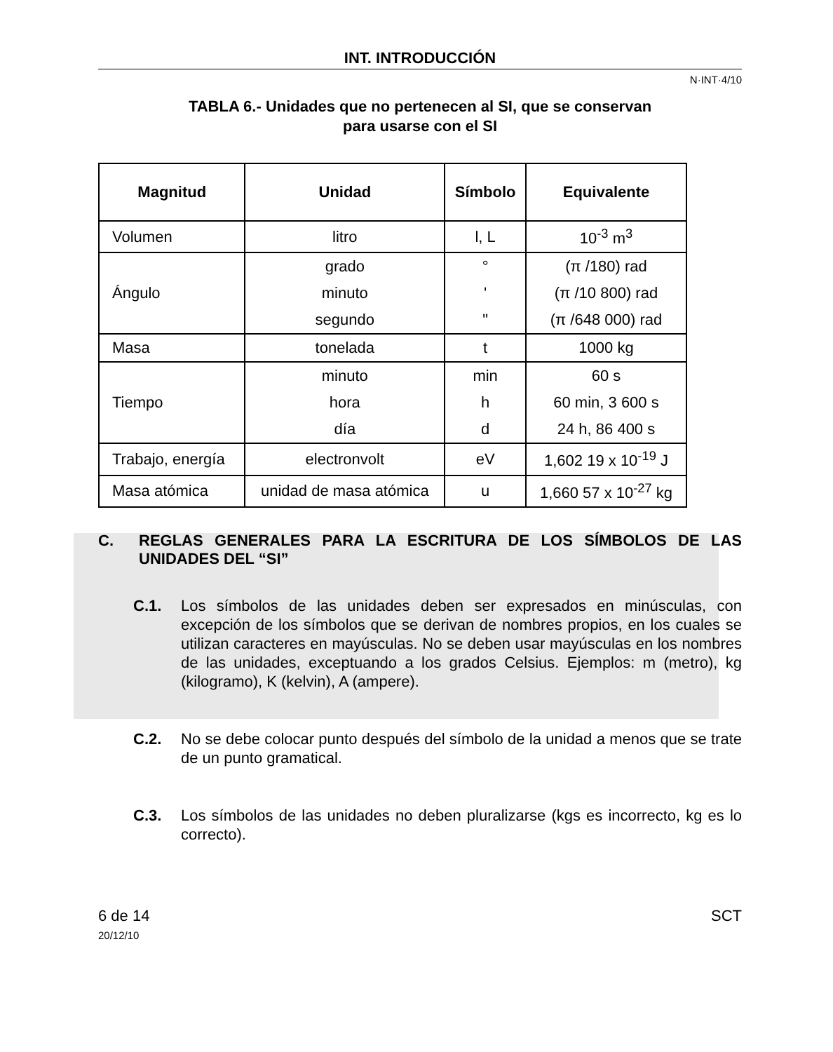INT. INTRODUCCIÓN
N·INT·4/10
TABLA 6.- Unidades que no pertenecen al SI, que se conservan
para usarse con el SI
| Magnitud | Unidad | Símbolo | Equivalente |
| --- | --- | --- | --- |
| Volumen | litro | l, L | 10<sup>-3</sup> m<sup>3</sup> |
| Ángulo | grado | ° | (π /180) rad |
| | minuto | ' | (π /10 800) rad |
| | segundo | " | (π /648 000) rad |
| Masa | tonelada | t | 1000 kg |
| Tiempo | minuto | min | 60 s |
| | hora | h | 60 min, 3 600 s |
| | día | d | 24 h, 86 400 s |
| Trabajo, energía | electronvolt | eV | 1,602 19 x 10<sup>-19</sup> J |
| Masa atómica | unidad de masa atómica | u | 1,660 57 x 10<sup>-27</sup> kg |
C. REGLAS GENERALES PARA LA ESCRITURA DE LOS SÍMBOLOS DE LAS UNIDADES DEL “SI”
C.1. Los símbolos de las unidades deben ser expresados en minúsculas, con excepción de los símbolos que se derivan de nombres propios, en los cuales se utilizan caracteres en mayúsculas. No se deben usar mayúsculas en los nombres de las unidades, exceptuando a los grados Celsius. Ejemplos: m (metro), kg (kilogramo), K (kelvin), A (ampere).
C.2. No se debe colocar punto después del símbolo de la unidad a menos que se trate de un punto gramatical.
C.3. Los símbolos de las unidades no deben pluralizarse (kgs es incorrecto, kg es lo correcto).
6 de 14
20/12/10
SCT